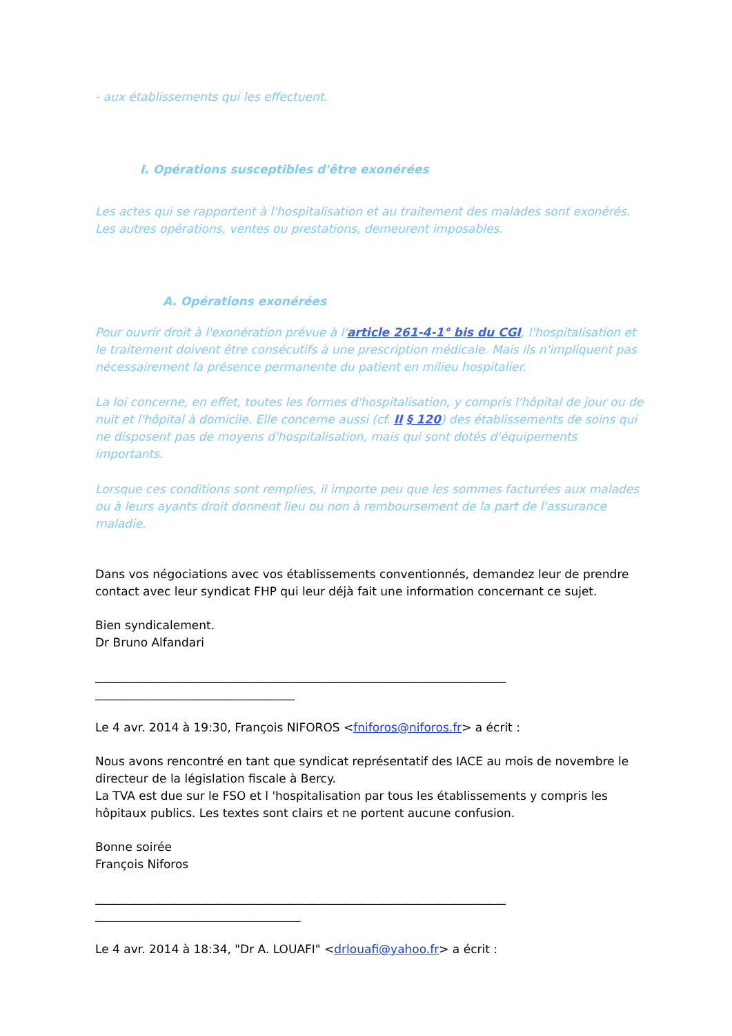- aux établissements qui les effectuent.
I. Opérations susceptibles d'être exonérées
Les actes qui se rapportent à l'hospitalisation et au traitement des malades sont exonérés. Les autres opérations, ventes ou prestations, demeurent imposables.
A. Opérations exonérées
Pour ouvrir droit à l'exonération prévue à l'article 261-4-1° bis du CGI, l'hospitalisation et le traitement doivent être consécutifs à une prescription médicale. Mais ils n'impliquent pas nécessairement la présence permanente du patient en milieu hospitalier.
La loi concerne, en effet, toutes les formes d'hospitalisation, y compris l'hôpital de jour ou de nuit et l'hôpital à domicile. Elle concerne aussi (cf. II § 120) des établissements de soins qui ne disposent pas de moyens d'hospitalisation, mais qui sont dotés d'équipements importants.
Lorsque ces conditions sont remplies, il importe peu que les sommes facturées aux malades ou à leurs ayants droit donnent lieu ou non à remboursement de la part de l'assurance maladie.
Dans vos négociations avec vos établissements conventionnés, demandez leur de prendre contact avec leur syndicat FHP qui leur déjà fait une information concernant ce sujet.
Bien syndicalement.
Dr Bruno Alfandari
______________________________________________________________________
__________________________________
Le 4 avr. 2014 à 19:30, François NIFOROS <fniforos@niforos.fr> a écrit :
Nous avons rencontré en tant que syndicat représentatif des IACE au mois de novembre le directeur de la législation fiscale à Bercy.
La TVA est due sur le FSO et l 'hospitalisation par tous les établissements y compris les hôpitaux publics. Les textes sont clairs et ne portent aucune confusion.
Bonne soirée
François Niforos
______________________________________________________________________
___________________________________
Le 4 avr. 2014 à 18:34, "Dr A. LOUAFI" <drlouafi@yahoo.fr> a écrit :